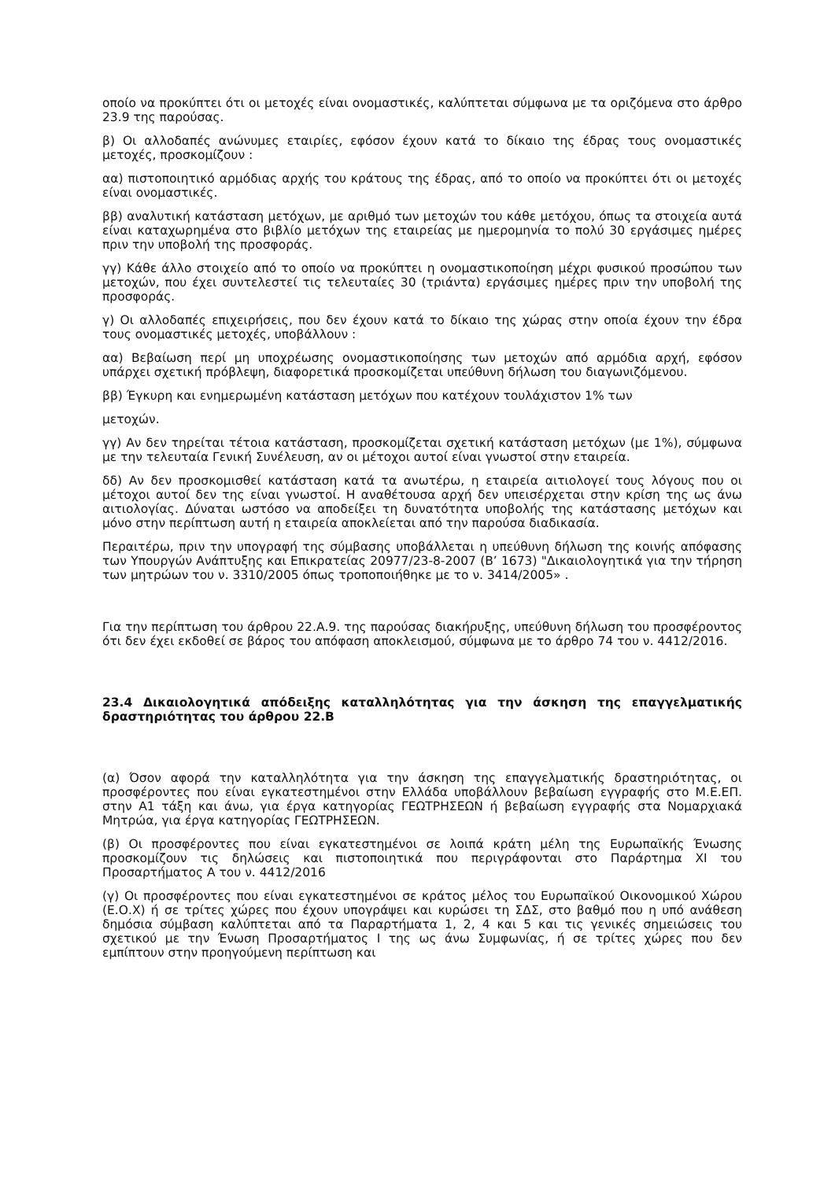οποίο να προκύπτει ότι οι μετοχές είναι ονομαστικές, καλύπτεται σύμφωνα με τα οριζόμενα στο άρθρο 23.9 της παρούσας.
β) Οι αλλοδαπές ανώνυμες εταιρίες, εφόσον έχουν κατά το δίκαιο της έδρας τους ονομαστικές μετοχές, προσκομίζουν :
αα) πιστοποιητικό αρμόδιας αρχής του κράτους της έδρας, από το οποίο να προκύπτει ότι οι μετοχές είναι ονομαστικές.
ββ) αναλυτική κατάσταση μετόχων, με αριθμό των μετοχών του κάθε μετόχου, όπως τα στοιχεία αυτά είναι καταχωρημένα στο βιβλίο μετόχων της εταιρείας με ημερομηνία το πολύ 30 εργάσιμες ημέρες πριν την υποβολή της προσφοράς.
γγ) Κάθε άλλο στοιχείο από το οποίο να προκύπτει η ονομαστικοποίηση μέχρι φυσικού προσώπου των μετοχών, που έχει συντελεστεί τις τελευταίες 30 (τριάντα) εργάσιμες ημέρες πριν την υποβολή της προσφοράς.
γ) Οι αλλοδαπές επιχειρήσεις, που δεν έχουν κατά το δίκαιο της χώρας στην οποία έχουν την έδρα τους ονομαστικές μετοχές, υποβάλλουν :
αα) Βεβαίωση περί μη υποχρέωσης ονομαστικοποίησης των μετοχών από αρμόδια αρχή, εφόσον υπάρχει σχετική πρόβλεψη, διαφορετικά προσκομίζεται υπεύθυνη δήλωση του διαγωνιζόμενου.
ββ) Έγκυρη και ενημερωμένη κατάσταση μετόχων που κατέχουν τουλάχιστον 1% των
μετοχών.
γγ) Αν δεν τηρείται τέτοια κατάσταση, προσκομίζεται σχετική κατάσταση μετόχων (με 1%), σύμφωνα με την τελευταία Γενική Συνέλευση, αν οι μέτοχοι αυτοί είναι γνωστοί στην εταιρεία.
δδ) Αν δεν προσκομισθεί κατάσταση κατά τα ανωτέρω, η εταιρεία αιτιολογεί τους λόγους που οι μέτοχοι αυτοί δεν της είναι γνωστοί. Η αναθέτουσα αρχή δεν υπεισέρχεται στην κρίση της ως άνω αιτιολογίας. Δύναται ωστόσο να αποδείξει τη δυνατότητα υποβολής της κατάστασης μετόχων και μόνο στην περίπτωση αυτή η εταιρεία αποκλείεται από την παρούσα διαδικασία.
Περαιτέρω, πριν την υπογραφή της σύμβασης υποβάλλεται η υπεύθυνη δήλωση της κοινής απόφασης των Υπουργών Ανάπτυξης και Επικρατείας 20977/23-8-2007 (Β’ 1673) "Δικαιολογητικά για την τήρηση των μητρώων του ν. 3310/2005 όπως τροποποιήθηκε με το ν. 3414/2005» .
Για την περίπτωση του άρθρου 22.Α.9. της παρούσας διακήρυξης, υπεύθυνη δήλωση του προσφέροντος ότι δεν έχει εκδοθεί σε βάρος του απόφαση αποκλεισμού, σύμφωνα με το άρθρο 74 του ν. 4412/2016.
23.4 Δικαιολογητικά απόδειξης καταλληλότητας για την άσκηση της επαγγελματικής δραστηριότητας του άρθρου 22.Β
(α) Όσον αφορά την καταλληλότητα για την άσκηση της επαγγελματικής δραστηριότητας, οι προσφέροντες που είναι εγκατεστημένοι στην Ελλάδα υποβάλλουν βεβαίωση εγγραφής στο Μ.Ε.ΕΠ. στην Α1 τάξη και άνω, για έργα κατηγορίας ΓΕΩΤΡΗΣΕΩΝ ή βεβαίωση εγγραφής στα Νομαρχιακά Μητρώα, για έργα κατηγορίας ΓΕΩΤΡΗΣΕΩΝ.
(β) Οι προσφέροντες που είναι εγκατεστημένοι σε λοιπά κράτη μέλη της Ευρωπαϊκής Ένωσης προσκομίζουν τις δηλώσεις και πιστοποιητικά που περιγράφονται στο Παράρτημα XI του Προσαρτήματος Α του ν. 4412/2016
(γ) Οι προσφέροντες που είναι εγκατεστημένοι σε κράτος μέλος του Ευρωπαϊκού Οικονομικού Χώρου (Ε.Ο.Χ) ή σε τρίτες χώρες που έχουν υπογράψει και κυρώσει τη ΣΔΣ, στο βαθμό που η υπό ανάθεση δημόσια σύμβαση καλύπτεται από τα Παραρτήματα 1, 2, 4 και 5 και τις γενικές σημειώσεις του σχετικού με την Ένωση Προσαρτήματος Ι της ως άνω Συμφωνίας, ή σε τρίτες χώρες που δεν εμπίπτουν στην προηγούμενη περίπτωση και